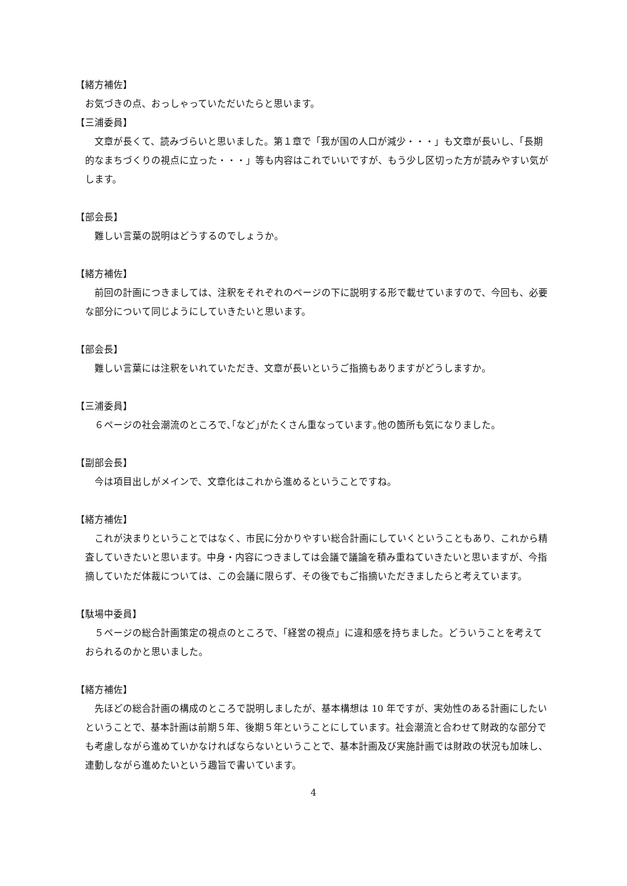【緒方補佐】
お気づきの点、おっしゃっていただいたらと思います。
【三浦委員】
文章が長くて、読みづらいと思いました。第１章で「我が国の人口が減少・・・」も文章が長いし、「長期的なまちづくりの視点に立った・・・」等も内容はこれでいいですが、もう少し区切った方が読みやすい気がします。
【部会長】
難しい言葉の説明はどうするのでしょうか。
【緒方補佐】
前回の計画につきましては、注釈をそれぞれのページの下に説明する形で載せていますので、今回も、必要な部分について同じようにしていきたいと思います。
【部会長】
難しい言葉には注釈をいれていただき、文章が長いというご指摘もありますがどうしますか。
【三浦委員】
６ページの社会潮流のところで､｢など｣がたくさん重なっています｡他の箇所も気になりました。
【副部会長】
今は項目出しがメインで、文章化はこれから進めるということですね。
【緒方補佐】
これが決まりということではなく、市民に分かりやすい総合計画にしていくということもあり、これから精査していきたいと思います。中身・内容につきましては会議で議論を積み重ねていきたいと思いますが、今指摘していただ体裁については、この会議に限らず、その後でもご指摘いただきましたらと考えています。
【駄場中委員】
５ページの総合計画策定の視点のところで、「経営の視点」に違和感を持ちました。どういうことを考えておられるのかと思いました。
【緒方補佐】
先ほどの総合計画の構成のところで説明しましたが、基本構想は 10 年ですが、実効性のある計画にしたいということで、基本計画は前期５年、後期５年ということにしています。社会潮流と合わせて財政的な部分でも考慮しながら進めていかなければならないということで、基本計画及び実施計画では財政の状況も加味し、連動しながら進めたいという趣旨で書いています。
4